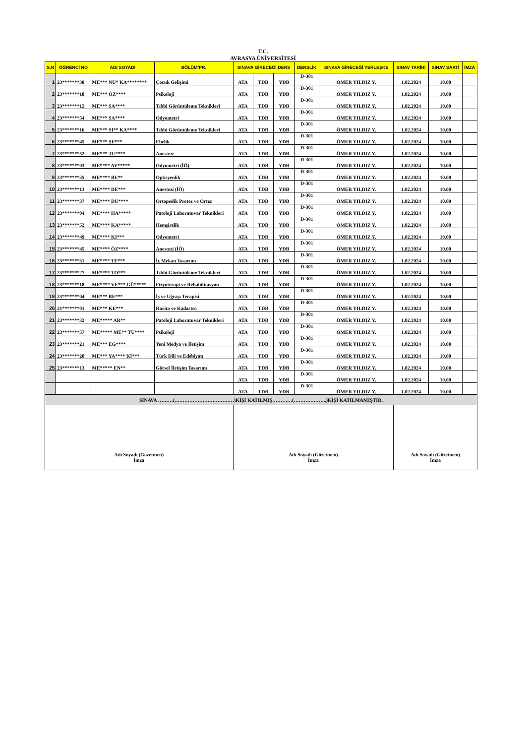T.C.
AVRASYA ÜNİVERSİTESİ
| S.N | ÖĞRENCİ NO | ADI SOYADI | BÖLÜM/PR. | SINAVA GİRECEĞİ DERS | | | DERSLİK | SINAVA GİRECEĞİ YERLEŞKE | SINAV TARİHİ | SINAV SAATİ | İMZA |
| --- | --- | --- | --- | --- | --- | --- | --- | --- | --- | --- | --- |
| 1 | 23*******30 | ME*** NU* KA******** | Çocuk Gelişimi | ATA | TDB | YDB | D-301 | ÖMER YILDIZ Y. | 1.02.2024 | 10.00 | |
| 2 | 23*******18 | ME*** ÖZ**** | Psikoloji | ATA | TDB | YDB | D-301 | ÖMER YILDIZ Y. | 1.02.2024 | 10.00 | |
| 3 | 23*******12 | ME*** SA**** | Tıbbi Görüntüleme Teknikleri | ATA | TDB | YDB | D-301 | ÖMER YILDIZ Y. | 1.02.2024 | 10.00 | |
| 4 | 23*******54 | ME*** SA**** | Odyometri | ATA | TDB | YDB | D-301 | ÖMER YILDIZ Y. | 1.02.2024 | 10.00 | |
| 5 | 23*******16 | ME*** SI** KA**** | Tıbbi Görüntüleme Teknikleri | ATA | TDB | YDB | D-301 | ÖMER YILDIZ Y. | 1.02.2024 | 10.00 | |
| 6 | 23*******45 | ME*** ŞE*** | Ebelik | ATA | TDB | YDB | D-301 | ÖMER YILDIZ Y. | 1.02.2024 | 10.00 | |
| 7 | 23*******52 | ME*** TU**** | Anestezi | ATA | TDB | YDB | D-301 | ÖMER YILDIZ Y. | 1.02.2024 | 10.00 | |
| 8 | 23*******03 | ME**** AY***** | Odyometri (İÖ) | ATA | TDB | YDB | D-301 | ÖMER YILDIZ Y. | 1.02.2024 | 10.00 | |
| 9 | 23*******35 | ME**** BE** | Optisyenlik | ATA | TDB | YDB | D-301 | ÖMER YILDIZ Y. | 1.02.2024 | 10.00 | |
| 10 | 23*******13 | ME**** DE*** | Anestezi (İÖ) | ATA | TDB | YDB | D-301 | ÖMER YILDIZ Y. | 1.02.2024 | 10.00 | |
| 11 | 23*******37 | ME**** DU**** | Ortopedik Protez ve Ortez | ATA | TDB | YDB | D-301 | ÖMER YILDIZ Y. | 1.02.2024 | 10.00 | |
| 12 | 23*******04 | ME**** HA***** | Patoloji Laboratuvar Teknikleri | ATA | TDB | YDB | D-301 | ÖMER YILDIZ Y. | 1.02.2024 | 10.00 | |
| 13 | 23*******52 | ME**** KA***** | Hemşirelik | ATA | TDB | YDB | D-301 | ÖMER YILDIZ Y. | 1.02.2024 | 10.00 | |
| 14 | 23*******49 | ME**** KI*** | Odyometri | ATA | TDB | YDB | D-301 | ÖMER YILDIZ Y. | 1.02.2024 | 10.00 | |
| 15 | 23*******45 | ME**** ÖZ**** | Anestezi (İÖ) | ATA | TDB | YDB | D-301 | ÖMER YILDIZ Y. | 1.02.2024 | 10.00 | |
| 16 | 23*******31 | ME**** TE*** | İç Mekan Tasarımı | ATA | TDB | YDB | D-301 | ÖMER YILDIZ Y. | 1.02.2024 | 10.00 | |
| 17 | 23*******27 | ME**** TO*** | Tıbbi Görüntüleme Teknikleri | ATA | TDB | YDB | D-301 | ÖMER YILDIZ Y. | 1.02.2024 | 10.00 | |
| 18 | 23*******18 | ME**** VE*** GÜ***** | Fizyoterapi ve Rehabilitasyon | ATA | TDB | YDB | D-301 | ÖMER YILDIZ Y. | 1.02.2024 | 10.00 | |
| 19 | 23*******04 | ME*** BE*** | İş ve Uğraşı Terapisi | ATA | TDB | YDB | D-301 | ÖMER YILDIZ Y. | 1.02.2024 | 10.00 | |
| 20 | 21*******01 | ME*** KE*** | Harita ve Kadastro | ATA | TDB | YDB | D-301 | ÖMER YILDIZ Y. | 1.02.2024 | 10.00 | |
| 21 | 23*******32 | ME***** AR** | Patoloji Laboratuvar Teknikleri | ATA | TDB | YDB | D-301 | ÖMER YILDIZ Y. | 1.02.2024 | 10.00 | |
| 22 | 23*******57 | ME***** ME** TU**** | Psikoloji | ATA | TDB | YDB | D-301 | ÖMER YILDIZ Y. | 1.02.2024 | 10.00 | |
| 23 | 23*******21 | ME*** EG**** | Yeni Medya ve İletişim | ATA | TDB | YDB | D-301 | ÖMER YILDIZ Y. | 1.02.2024 | 10.00 | |
| 24 | 23*******20 | ME*** YA**** Kİ*** | Türk Dili ve Edebiyatı | ATA | TDB | YDB | D-301 | ÖMER YILDIZ Y. | 1.02.2024 | 10.00 | |
| 25 | 23*******13 | ME***** EN** | Görsel İletişim Tasarımı | ATA | TDB | YDB | D-301 | ÖMER YILDIZ Y. | 1.02.2024 | 10.00 | |
| | | | | ATA | TDB | YDB | D-301 | ÖMER YILDIZ Y. | 1.02.2024 | 10.00 | |
| | | | | ATA | TDB | YDB | D-301 | ÖMER YILDIZ Y. | 1.02.2024 | 10.00 | |
| SINAVA ………(………………………………)KİŞİ KATILMIŞ…………(………………..)KİŞİ KATILMAMIŞTIR. | | | | | | | | | | | |
| Adı Soyadı (Gözetmen) İmza | | | | Adı Soyadı (Gözetmen) İmza | | | | | Adı Soyadı (Gözetmen) İmza | | |